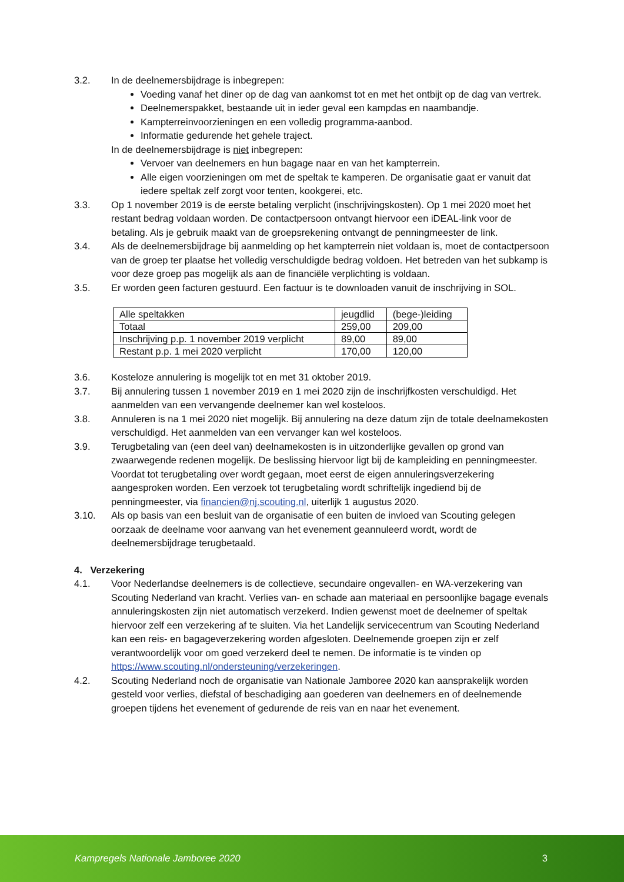3.2. In de deelnemersbijdrage is inbegrepen:
Voeding vanaf het diner op de dag van aankomst tot en met het ontbijt op de dag van vertrek.
Deelnemerspakket, bestaande uit in ieder geval een kampdas en naambandje.
Kampterreinvoorzieningen en een volledig programma-aanbod.
Informatie gedurende het gehele traject.
In de deelnemersbijdrage is niet inbegrepen:
Vervoer van deelnemers en hun bagage naar en van het kampterrein.
Alle eigen voorzieningen om met de speltak te kamperen. De organisatie gaat er vanuit dat iedere speltak zelf zorgt voor tenten, kookgerei, etc.
3.3. Op 1 november 2019 is de eerste betaling verplicht (inschrijvingskosten). Op 1 mei 2020 moet het restant bedrag voldaan worden. De contactpersoon ontvangt hiervoor een iDEAL-link voor de betaling. Als je gebruik maakt van de groepsrekening ontvangt de penningmeester de link.
3.4. Als de deelnemersbijdrage bij aanmelding op het kampterrein niet voldaan is, moet de contactpersoon van de groep ter plaatse het volledig verschuldigde bedrag voldoen. Het betreden van het subkamp is voor deze groep pas mogelijk als aan de financiële verplichting is voldaan.
3.5. Er worden geen facturen gestuurd. Een factuur is te downloaden vanuit de inschrijving in SOL.
| Alle speltakken | jeugdlid | (bege-)leiding |
| Totaal | 259,00 | 209,00 |
| Inschrijving p.p. 1 november 2019 verplicht | 89,00 | 89,00 |
| Restant p.p. 1 mei 2020 verplicht | 170,00 | 120,00 |
3.6. Kosteloze annulering is mogelijk tot en met 31 oktober 2019.
3.7. Bij annulering tussen 1 november 2019 en 1 mei 2020 zijn de inschrijfkosten verschuldigd. Het aanmelden van een vervangende deelnemer kan wel kosteloos.
3.8. Annuleren is na 1 mei 2020 niet mogelijk. Bij annulering na deze datum zijn de totale deelnamekosten verschuldigd. Het aanmelden van een vervanger kan wel kosteloos.
3.9. Terugbetaling van (een deel van) deelnamekosten is in uitzonderlijke gevallen op grond van zwaarwegende redenen mogelijk. De beslissing hiervoor ligt bij de kampleiding en penningmeester. Voordat tot terugbetaling over wordt gegaan, moet eerst de eigen annuleringsverzekering aangesproken worden. Een verzoek tot terugbetaling wordt schriftelijk ingediend bij de penningmeester, via financien@nj.scouting.nl, uiterlijk 1 augustus 2020.
3.10. Als op basis van een besluit van de organisatie of een buiten de invloed van Scouting gelegen oorzaak de deelname voor aanvang van het evenement geannuleerd wordt, wordt de deelnemersbijdrage terugbetaald.
4. Verzekering
4.1. Voor Nederlandse deelnemers is de collectieve, secundaire ongevallen- en WA-verzekering van Scouting Nederland van kracht. Verlies van- en schade aan materiaal en persoonlijke bagage evenals annuleringskosten zijn niet automatisch verzekerd. Indien gewenst moet de deelnemer of speltak hiervoor zelf een verzekering af te sluiten. Via het Landelijk servicecentrum van Scouting Nederland kan een reis- en bagageverzekering worden afgesloten. Deelnemende groepen zijn er zelf verantwoordelijk voor om goed verzekerd deel te nemen. De informatie is te vinden op https://www.scouting.nl/ondersteuning/verzekeringen.
4.2. Scouting Nederland noch de organisatie van Nationale Jamboree 2020 kan aansprakelijk worden gesteld voor verlies, diefstal of beschadiging aan goederen van deelnemers en of deelnemende groepen tijdens het evenement of gedurende de reis van en naar het evenement.
Kampregels Nationale Jamboree 2020 3